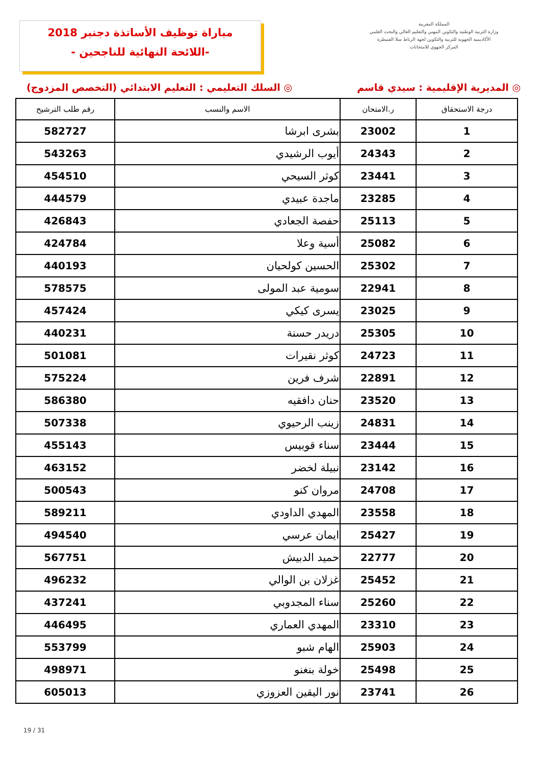مباراة توظيف الأساتذة دجنبر 2018
-اللائحة النهائية للناجحين -
المملكة المغربية
وزارة التربية الوطنية والتكوين المهني والتعليم العالي والبحث العلمي
الأكاديمية الجهوية للتربية والتكوين لجهة الرباط سلا القنيطرة
المركز الجهوي للامتحانات
◎ المديرية الإقليمية : سيدي قاسم ◎ السلك التعليمي : التعليم الابتدائي (التخصص المزدوج)
| درجة الاستحقاق | ر.الامتحان | الاسم والنسب | رقم طلب الترشيح |
| --- | --- | --- | --- |
| 1 | 23002 | بشرى ابرشا | 582727 |
| 2 | 24343 | أيوب الرشيدي | 543263 |
| 3 | 23441 | كوثر السيحي | 454510 |
| 4 | 23285 | ماجدة عبيدي | 444579 |
| 5 | 25113 | حفصة الجعادي | 426843 |
| 6 | 25082 | أسية وعلا | 424784 |
| 7 | 25302 | الحسين كولحيان | 440193 |
| 8 | 22941 | سومية عبد المولى | 578575 |
| 9 | 23025 | يسرى كيكي | 457424 |
| 10 | 25305 | دريدر حسنة | 440231 |
| 11 | 24723 | كوثر نقيرات | 501081 |
| 12 | 22891 | شرف فرين | 575224 |
| 13 | 23520 | حنان دافقيه | 586380 |
| 14 | 24831 | زينب الرحيوي | 507338 |
| 15 | 23444 | سناء قوبيس | 455143 |
| 16 | 23142 | نبيلة لخضر | 463152 |
| 17 | 24708 | مروان كنو | 500543 |
| 18 | 23558 | المهدي الداودي | 589211 |
| 19 | 25427 | ايمان عرسي | 494540 |
| 20 | 22777 | حميد الدبيش | 567751 |
| 21 | 25452 | غزلان بن الوالي | 496232 |
| 22 | 25260 | سناء المجدوبي | 437241 |
| 23 | 23310 | المهدي العماري | 446495 |
| 24 | 25903 | الهام شبو | 553799 |
| 25 | 25498 | خولة بنغنو | 498971 |
| 26 | 23741 | نور اليقين العزوزي | 605013 |
19 / 31